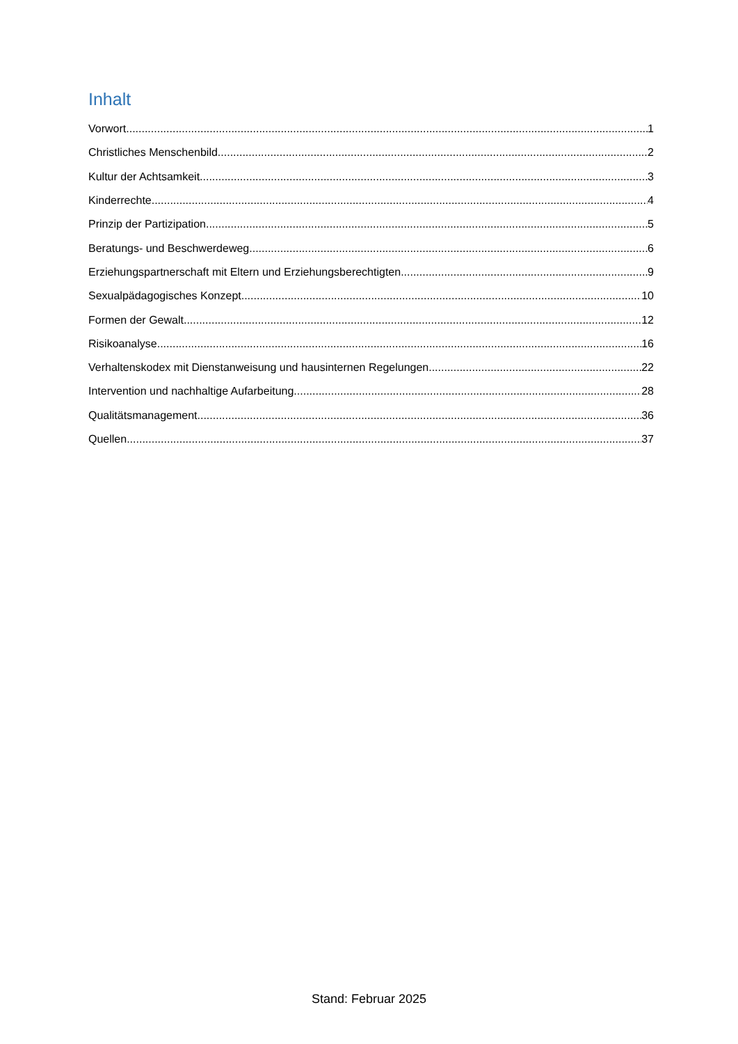Inhalt
Vorwort 1
Christliches Menschenbild 2
Kultur der Achtsamkeit 3
Kinderrechte 4
Prinzip der Partizipation 5
Beratungs- und Beschwerdeweg 6
Erziehungspartnerschaft mit Eltern und Erziehungsberechtigten 9
Sexualpädagogisches Konzept 10
Formen der Gewalt 12
Risikoanalyse 16
Verhaltenskodex mit Dienstanweisung und hausinternen Regelungen 22
Intervention und nachhaltige Aufarbeitung 28
Qualitätsmanagement 36
Quellen 37
Stand: Februar 2025